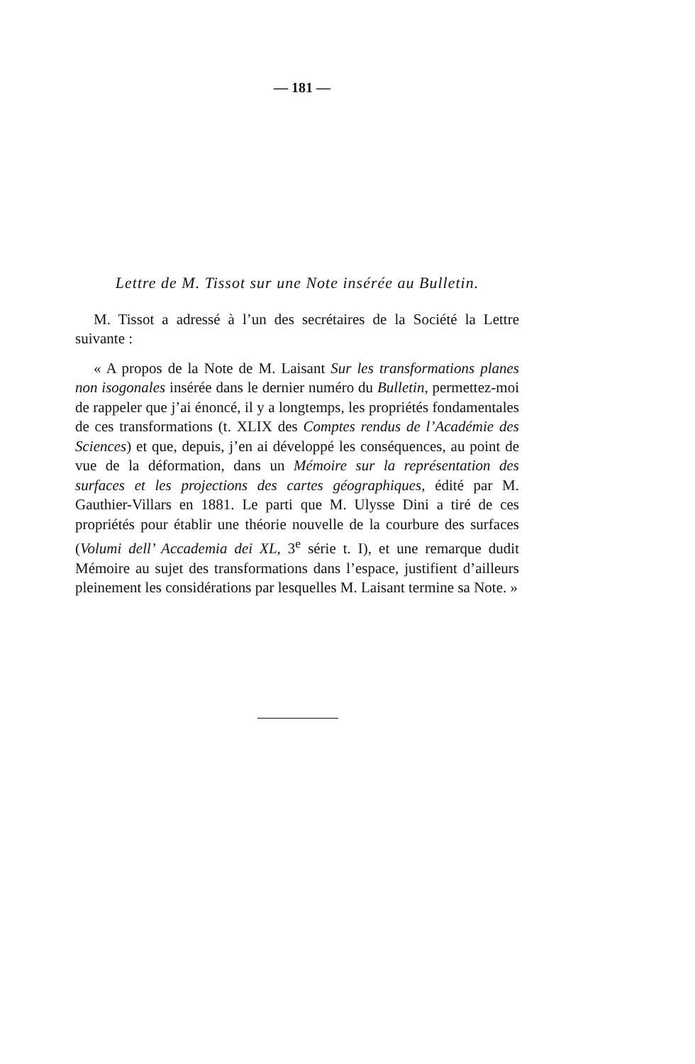— 181 —
Lettre de M. Tissot sur une Note insérée au Bulletin.
M. Tissot a adressé à l’un des secrétaires de la Société la Lettre suivante :
« A propos de la Note de M. Laisant Sur les transformations planes non isogonales insérée dans le dernier numéro du Bulletin, permettez-moi de rappeler que j’ai énoncé, il y a longtemps, les propriétés fondamentales de ces transformations (t. XLIX des Comptes rendus de l’Académie des Sciences) et que, depuis, j’en ai développé les conséquences, au point de vue de la déformation, dans un Mémoire sur la représentation des surfaces et les projections des cartes géographiques, édité par M. Gauthier-Villars en 1881. Le parti que M. Ulysse Dini a tiré de ces propriétés pour établir une théorie nouvelle de la courbure des surfaces (Volumi dell’ Accademia dei XL, 3<sup>e</sup> série t. I), et une remarque dudit Mémoire au sujet des transformations dans l’espace, justifient d’ailleurs pleinement les considérations par lesquelles M. Laisant termine sa Note. »